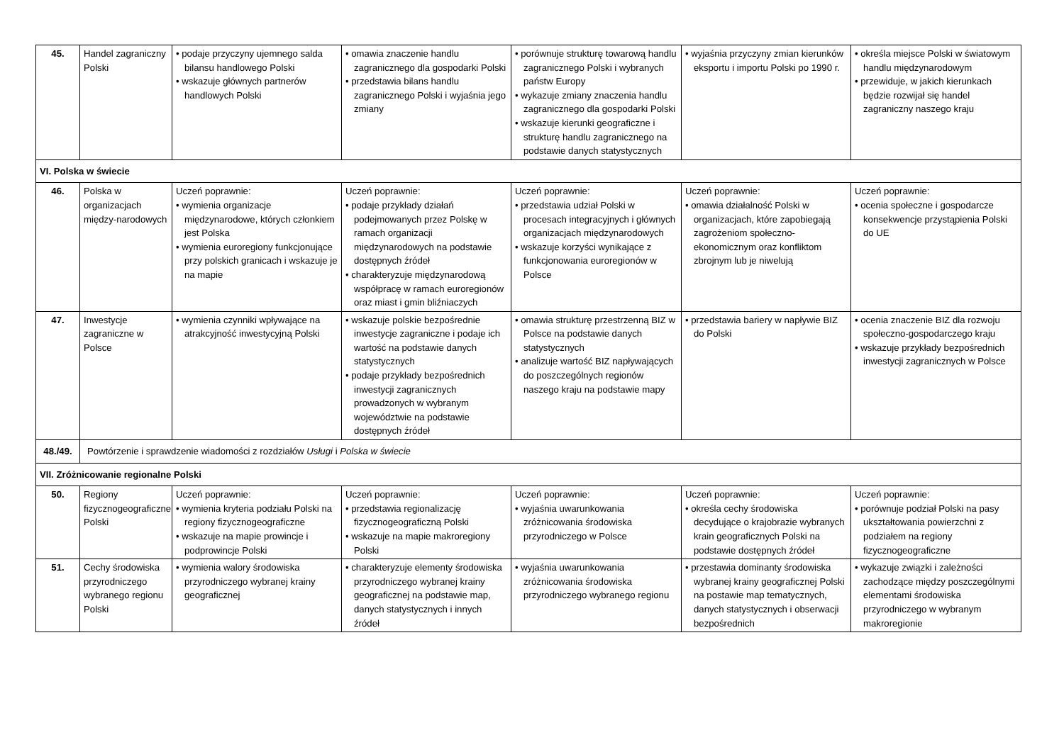| 45. | Handel zagraniczny Polski | • podaje przyczyny ujemnego salda bilansu handlowego Polski • wskazuje głównych partnerów handlowych Polski | • omawia znaczenie handlu zagranicznego dla gospodarki Polski • przedstawia bilans handlu zagranicznego Polski i wyjaśnia jego zmiany | • porównuje strukturę towarową handlu zagranicznego Polski i wybranych państw Europy • wykazuje zmiany znaczenia handlu zagranicznego dla gospodarki Polski • wskazuje kierunki geograficzne i strukturę handlu zagranicznego na podstawie danych statystycznych | • wyjaśnia przyczyny zmian kierunków eksportu i importu Polski po 1990 r. | • określa miejsce Polski w światowym handlu międzynarodowym • przewiduje, w jakich kierunkach będzie rozwijał się handel zagraniczny naszego kraju |
| VI. Polska w świecie | | | | | | |
| 46. | Polska w organizacjach między-narodowych | Uczeń poprawnie: • wymienia organizacje międzynarodowe, których członkiem jest Polska • wymienia euroregiony funkcjonujące przy polskich granicach i wskazuje je na mapie | Uczeń poprawnie: • podaje przykłady działań podejmowanych przez Polskę w ramach organizacji międzynarodowych na podstawie dostępnych źródeł • charakteryzuje międzynarodową współpracę w ramach euroregionów oraz miast i gmin bliźniaczych | Uczeń poprawnie: • przedstawia udział Polski w procesach integracyjnych i głównych organizacjach międzynarodowych • wskazuje korzyści wynikające z funkcjonowania euroregionów w Polsce | Uczeń poprawnie: • omawia działalność Polski w organizacjach, które zapobiegają zagrożeniom społeczno-ekonomicznym oraz konfliktom zbrojnym lub je niwelują | Uczeń poprawnie: • ocenia społeczne i gospodarcze konsekwencje przystąpienia Polski do UE |
| 47. | Inwestycje zagraniczne w Polsce | • wymienia czynniki wpływające na atrakcyjność inwestycyjną Polski | • wskazuje polskie bezpośrednie inwestycje zagraniczne i podaje ich wartość na podstawie danych statystycznych • podaje przykłady bezpośrednich inwestycji zagranicznych prowadzonych w wybranym województwie na podstawie dostępnych źródeł | • omawia strukturę przestrzenną BIZ w Polsce na podstawie danych statystycznych • analizuje wartość BIZ napływających do poszczególnych regionów naszego kraju na podstawie mapy | • przedstawia bariery w napływie BIZ do Polski | • ocenia znaczenie BIZ dla rozwoju społeczno-gospodarczego kraju • wskazuje przykłady bezpośrednich inwestycji zagranicznych w Polsce |
| 48./49. | Powtórzenie i sprawdzenie wiadomości z rozdziałów Usługi i Polska w świecie | | | | | |
| VII. Zróżnicowanie regionalne Polski | | | | | | |
| 50. | Regiony fizycznogeograficzne Polski | Uczeń poprawnie: • wymienia kryteria podziału Polski na regiony fizycznogeograficzne • wskazuje na mapie prowincje i podprowincje Polski | Uczeń poprawnie: • przedstawia regionalizację fizycznogeograficzną Polski • wskazuje na mapie makroregiony Polski | Uczeń poprawnie: • wyjaśnia uwarunkowania zróżnicowania środowiska przyrodniczego w Polsce | Uczeń poprawnie: • określa cechy środowiska decydujące o krajobrazie wybranych krain geograficznych Polski na podstawie dostępnych źródeł | Uczeń poprawnie: • porównuje podział Polski na pasy ukształtowania powierzchni z podziałem na regiony fizycznogeograficzne |
| 51. | Cechy środowiska przyrodniczego wybranego regionu Polski | • wymienia walory środowiska przyrodniczego wybranej krainy geograficznej | • charakteryzuje elementy środowiska przyrodniczego wybranej krainy geograficznej na podstawie map, danych statystycznych i innych źródeł | • wyjaśnia uwarunkowania zróżnicowania środowiska przyrodniczego wybranego regionu | • przestawia dominanty środowiska wybranej krainy geograficznej Polski na postawie map tematycznych, danych statystycznych i obserwacji bezpośrednich | • wykazuje związki i zależności zachodzące między poszczególnymi elementami środowiska przyrodniczego w wybranym makroregionie |